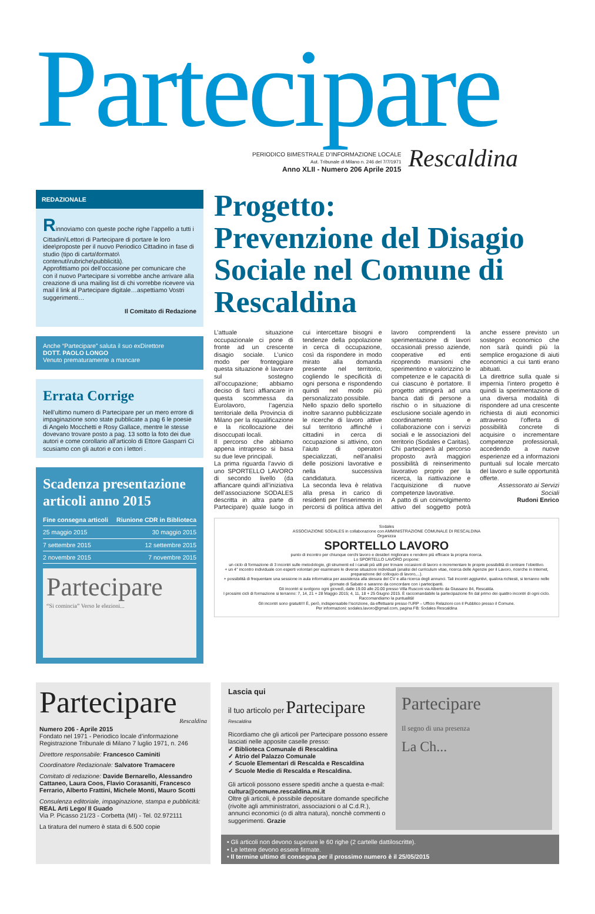Partecipare
PERIODICO BIMESTRALE D’INFORMAZIONE LOCALE
Aut. Tribunale di Milano n. 246 del 7/7/1971
Anno XLII - Numero 206 Aprile 2015
Rescaldina
REDAZIONALE
Rinnoviamo con queste poche righe l’appello a tutti i Cittadini\Lettori di Partecipare di portare le loro idee\proposte per il nuovo Periodico Cittadino in fase di studio (tipo di carta\formato\ contenuti\rubriche\pubblicità).
Approfittiamo poi dell’occasione per comunicare che con il nuovo Partecipare si vorrebbe anche arrivare alla creazione di una mailing list di chi vorrebbe ricevere via mail il link al Partecipare digitale…aspettiamo Vostri suggerimenti…
Il Comitato di Redazione
Anche “Partecipare” saluta il suo exDirettore
DOTT. PAOLO LONGO
Venuto prematuramente a mancare
Errata Corrige
Nell’ultimo numero di Partecipare per un mero errore di impaginazione sono state pubblicate a pag 6 le poesie di Angelo Mocchetti e Rosy Gallace, mentre le stesse dovevano trovare posto a pag. 13 sotto la foto dei due autori e come corollario all’articolo di Ettore Gasparri Ci scusiamo con gli autori e con i lettori .
Scadenza presentazione articoli anno 2015
| Fine consegna articoli | Riunione CDR in Biblioteca |
| --- | --- |
| 25 maggio 2015 | 30 maggio 2015 |
| 7 settembre 2015 | 12 settembre 2015 |
| 2 novembre 2015 | 7 novembre 2015 |
Partecipare
“Si comincia” Verso le elezioni...
Progetto:
Prevenzione del Disagio Sociale nel Comune di Rescaldina
L’attuale situazione occupazionale ci pone di fronte ad un crescente disagio sociale. L’unico modo per fronteggiare questa situazione è lavorare sul sostegno all’occupazione; abbiamo deciso di farci affiancare in questa scommessa da Eurolavoro, l’agenzia territoriale della Provincia di Milano per la riqualificazione e la ricollocazione dei disoccupati locali.
Il percorso che abbiamo appena intrapreso si basa su due leve principali.
La prima riguarda l’avvio di uno SPORTELLO LAVORO di secondo livello (da affiancare quindi all’iniziativa dell’associazione SODALES descritta in altra parte di Partecipare) quale luogo in cui intercettare bisogni e tendenze della popolazione in cerca di occupazione, così da rispondere in modo mirato alla domanda presente nel territorio, cogliendo le specificità di ogni persona e rispondendo quindi nel modo più personalizzato possibile.
Nello spazio dello sportello inoltre saranno pubblicizzate le ricerche di lavoro attive sul territorio affinché i cittadini in cerca di occupazione si attivino, con l’aiuto di operatori specializzati, nell’analisi delle posizioni lavorative e nella successiva candidatura.
La seconda leva è relativa alla presa in carico di residenti per l’inserimento in percorsi di politica attiva del lavoro comprendenti la sperimentazione di lavori occasionali presso aziende, cooperative ed enti ricoprendo mansioni che sperimentino e valorizzino le competenze e le capacità di cui ciascuno è portatore. Il progetto attingerà ad una banca dati di persone a rischio o in situazione di esclusione sociale agendo in coordinamento e collaborazione con i servizi sociali e le associazioni del territorio (Sodales e Caritas). Chi parteciperà al percorso proposto avrà maggiori possibilità di reinserimento lavorativo proprio per la ricerca, la riattivazione e l’acquisizione di nuove competenze lavorative.
A patto di un coinvolgimento attivo del soggetto potrà anche essere previsto un sostegno economico che non sarà quindi più la semplice erogazione di aiuti economici a cui tanti erano abituati.
La direttrice sulla quale si impernia l’intero progetto è quindi la sperimentazione di una diversa modalità di rispondere ad una crescente richiesta di aiuti economici attraverso l’offerta di possibilità concrete di acquisire o incrementare competenze professionali, accedendo a nuove esperienze ed a informazioni puntuali sul locale mercato del lavoro e sulle opportunità offerte.
Assessorato ai Servizi Sociali
Rudoni Enrico
Sodales
ASSOCIAZIONE SODALES in collaborazione con AMMINISTRAZIONE COMUNALE DI RESCALDINA
Organizza
SPORTELLO LAVORO
punto di incontro per chiunque cerchi lavoro e desideri migliorare e rendere più efficace la propria ricerca.
Lo SPORTELLO LAVORO propone:
un ciclo di formazione di 3 incontri sulle metodologie, gli strumenti ed i canali più utili per trovare occasioni di lavoro e incrementare le proprie possibilità di centrare l’obiettivo.
+ un 4° incontro individuale con esperti volontari per esaminare le diverse situazioni individuali (analisi del curriculum vitae, ricerca delle Agenzie per il Lavoro, ricerche in Internet, preparazione del colloquio di lavoro,...).
+ possibilità di frequentare una sessione in aula informatica per assistenza alla stesura del CV e alla ricerca degli annunci. Tali incontri aggiuntivi, qualora richiesti, si terranno nelle giornate di Sabato e saranno da concordare con i partecipanti.
Gli incontri si svolgono ogni giovedì, dalle 19.00 alle 20.00 presso Villa Rusconi via Alberto da Giussano 84, Rescalda.
I prossimi cicli di formazione si terranno: 7, 14, 21 + 28 Maggio 2015; 4, 11, 18 + 25 Giugno 2015. È raccomandabile la partecipazione fin dal primo dei quattro incontri di ogni ciclo. Raccomandiamo la puntualità!
Gli incontri sono gratuiti!!! È, però, indispensabile l’iscrizione, da effettuarsi presso l’URP – Ufficio Relazioni con il Pubblico presso il Comune.
Per informazioni: sodales.lavoro@gmail.com, pagina FB: Sodales Rescaldina
Partecipare
Rescaldina
Numero 206 - Aprile 2015
Fondato nel 1971 - Periodico locale d’informazione
Registrazione Tribunale di Milano 7 luglio 1971, n. 246
Direttore responsabile: Francesco Caminiti
Coordinatore Redazionale: Salvatore Tramacere
Comitato di redazione: Davide Bernarello, Alessandro Cattaneo, Laura Coos, Flavio Corasaniti, Francesco Ferrario, Alberto Frattini, Michele Monti, Mauro Scotti
Consulenza editoriale, impaginazione, stampa e pubblicità:
REAL Arti Lego/ Il Guado
Via P. Picasso 21/23 - Corbetta (MI) - Tel. 02.972111
La tiratura del numero è stata di 6.500 copie
Lascia qui
il tuo articolo per Partecipare Rescaldina
Ricordiamo che gli articoli per Partecipare possono essere lasciati nelle apposite caselle presso:
✓ Biblioteca Comunale di Rescaldina
✓ Atrio del Palazzo Comunale
✓ Scuole Elementari di Rescalda e Rescaldina
✓ Scuole Medie di Rescalda e Rescaldina.
Gli articoli possono essere spediti anche a questa e-mail: cultura@comune.rescaldina.mi.it
Oltre gli articoli, è possibile depositare domande specifiche (rivolte agli amministratori, associazioni o al C.d.R.), annunci economici (o di altra natura), nonchè commenti o suggerimenti. Grazie
Partecipare
Il segno di una presenza
La Ch...
• Gli articoli non devono superare le 60 righe (2 cartelle dattiloscritte).
• Le lettere devono essere firmate.
• Il termine ultimo di consegna per il prossimo numero è il 25/05/2015